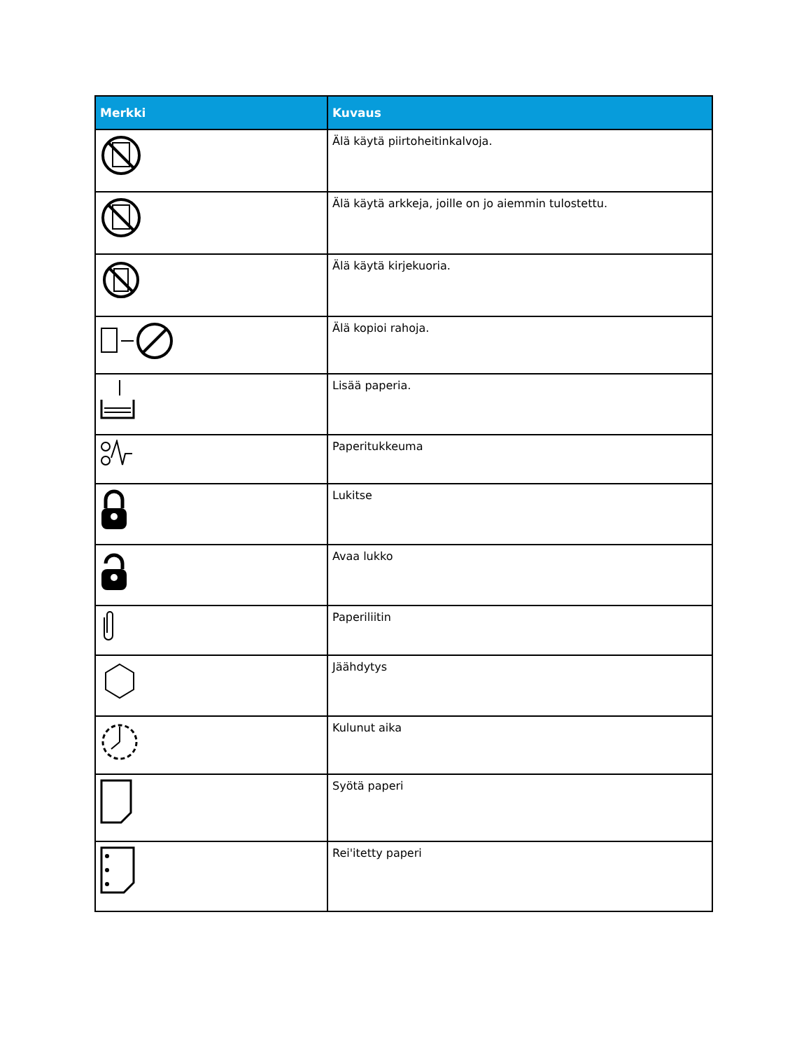| Merkki | Kuvaus |
| --- | --- |
| | Älä käytä piirtoheitinkalvoja. |
| | Älä käytä arkkeja, joille on jo aiemmin tulostettu. |
| | Älä käytä kirjekuoria. |
| | Älä kopioi rahoja. |
| | Lisää paperia. |
| | Paperitukkeuma |
| | Lukitse |
| | Avaa lukko |
| | Paperiliitin |
| | Jäähdytys |
| | Kulunut aika |
| | Syötä paperi |
| | Rei'itetty paperi |